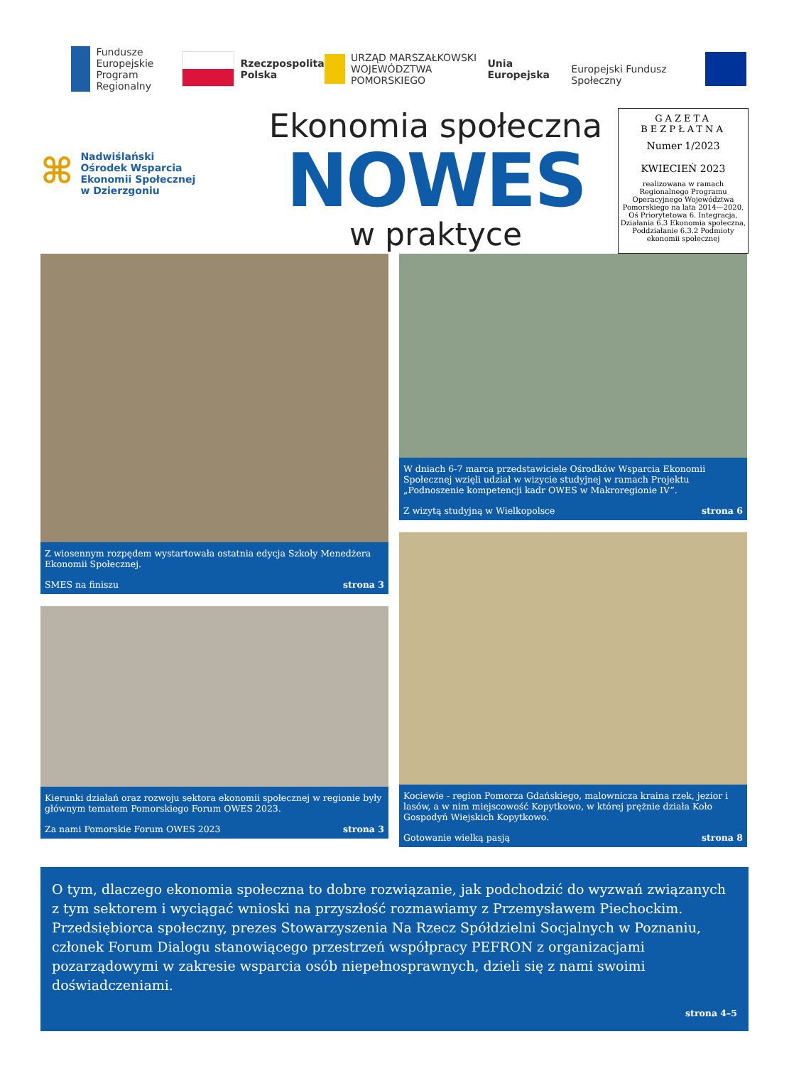Fundusze
Europejskie
Program Regionalny
Rzeczpospolita
Polska
URZĄD MARSZAŁKOWSKI
WOJEWÓDZTWA POMORSKIEGO
Unia Europejska
Europejski Fundusz Społeczny
⌘
Nadwiślański
Ośrodek Wsparcia
Ekonomii Społecznej
w Dzierzgoniu
Ekonomia społeczna
NOWES
w praktyce
GAZETA
BEZPŁATNA
Numer 1/2023
KWIECIEŃ 2023
realizowana w ramach Regionalnego Programu Operacyjnego Województwa Pomorskiego na lata 2014—2020, Oś Priorytetowa 6. Integracja, Działania 6.3 Ekonomia społeczna, Poddziałanie 6.3.2 Podmioty ekonomii społecznej
Z wiosennym rozpędem wystartowała ostatnia edycja Szkoły Menedżera Ekonomii Społecznej.
SMES na finiszu strona 3
Kierunki działań oraz rozwoju sektora ekonomii społecznej w regionie były głównym tematem Pomorskiego Forum OWES 2023.
Za nami Pomorskie Forum OWES 2023 strona 3
W dniach 6-7 marca przedstawiciele Ośrodków Wsparcia Ekonomii Społecznej wzięli udział w wizycie studyjnej w ramach Projektu „Podnoszenie kompetencji kadr OWES w Makroregionie IV”.
Z wizytą studyjną w Wielkopolsce strona 6
Kociewie - region Pomorza Gdańskiego, malownicza kraina rzek, jezior i lasów, a w nim miejscowość Kopytkowo, w której prężnie działa Koło Gospodyń Wiejskich Kopytkowo.
Gotowanie wielką pasją strona 8
O tym, dlaczego ekonomia społeczna to dobre rozwiązanie, jak podchodzić do wyzwań związanych z tym sektorem i wyciągać wnioski na przyszłość rozmawiamy z Przemysławem Piechockim. Przedsiębiorca społeczny, prezes Stowarzyszenia Na Rzecz Spółdzielni Socjalnych w Poznaniu, członek Forum Dialogu stanowiącego przestrzeń współpracy PEFRON z organizacjami pozarządowymi w zakresie wsparcia osób niepełnosprawnych, dzieli się z nami swoimi doświadczeniami.
strona 4–5